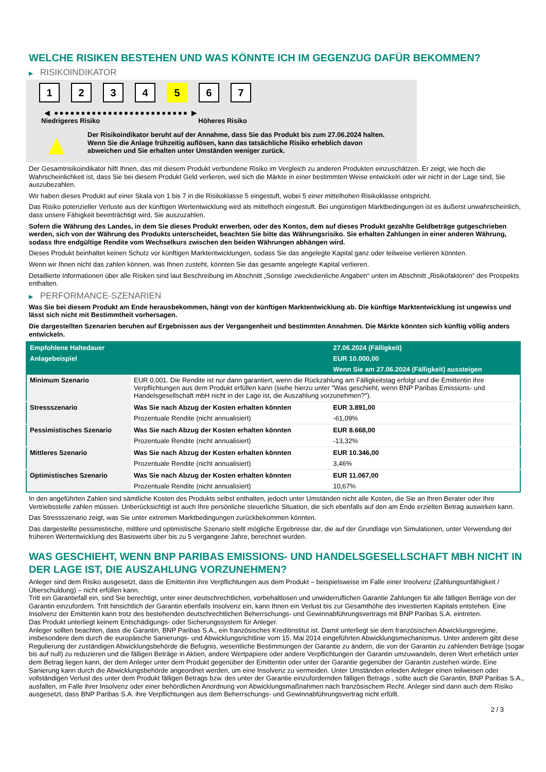WELCHE RISIKEN BESTEHEN UND WAS KÖNNTE ICH IM GEGENZUG DAFÜR BEKOMMEN?
▶ RISIKOINDIKATOR
1 2 3 4 5 6 7
◀ ●●●●●●●●●●●●●●●●●●●●●●●●● ▶
Niedrigeres Risiko Höheres Risiko
▲
Der Risikoindikator beruht auf der Annahme, dass Sie das Produkt bis zum 27.06.2024 halten.
Wenn Sie die Anlage frühzeitig auflösen, kann das tatsächliche Risiko erheblich davon abweichen und Sie erhalten unter Umständen weniger zurück.
Der Gesamtrisikoindikator hilft Ihnen, das mit diesem Produkt verbundene Risiko im Vergleich zu anderen Produkten einzuschätzen. Er zeigt, wie hoch die Wahrscheinlichkeit ist, dass Sie bei diesem Produkt Geld verlieren, weil sich die Märkte in einer bestimmten Weise entwickeln oder wir nicht in der Lage sind, Sie auszubezahlen.
Wir haben dieses Produkt auf einer Skala von 1 bis 7 in die Risikoklasse 5 eingestuft, wobei 5 einer mittelhohen Risikoklasse entspricht.
Das Risiko potenzieller Verluste aus der künftigen Wertentwicklung wird als mittelhoch eingestuft. Bei ungünstigen Marktbedingungen ist es äußerst unwahrscheinlich, dass unsere Fähigkeit beeinträchtigt wird, Sie auszuzahlen.
Sofern die Währung des Landes, in dem Sie dieses Produkt erwerben, oder des Kontos, dem auf dieses Produkt gezahlte Geldbeträge gutgeschrieben werden, sich von der Währung des Produkts unterscheidet, beachten Sie bitte das Währungsrisiko. Sie erhalten Zahlungen in einer anderen Währung, sodass Ihre endgültige Rendite vom Wechselkurs zwischen den beiden Währungen abhängen wird.
Dieses Produkt beinhaltet keinen Schutz vor künftigen Marktentwicklungen, sodass Sie das angelegte Kapital ganz oder teilweise verlieren könnten.
Wenn wir Ihnen nicht das zahlen können, was Ihnen zusteht, könnten Sie das gesamte angelegte Kapital verlieren.
Detaillierte Informationen über alle Risiken sind laut Beschreibung im Abschnitt „Sonstige zweckdienliche Angaben“ unten im Abschnitt „Risikofaktoren“ des Prospekts enthalten.
▶ PERFORMANCE-SZENARIEN
Was Sie bei diesem Produkt am Ende herausbekommen, hängt von der künftigen Marktentwicklung ab. Die künftige Marktentwicklung ist ungewiss und lässt sich nicht mit Bestimmtheit vorhersagen.
Die dargestellten Szenarien beruhen auf Ergebnissen aus der Vergangenheit und bestimmten Annahmen. Die Märkte könnten sich künftig völlig anders entwickeln.
| Empfohlene Haltedauer | | 27.06.2024 (Fälligkeit) |
| --- | --- | --- |
| Anlagebeispiel | | EUR 10.000,00 |
| | | Wenn Sie am 27.06.2024 (Fälligkeit) aussteigen |
| Minimum Szenario | EUR 0,001. Die Rendite ist nur dann garantiert, wenn die Rückzahlung am Fälligkeitstag erfolgt und die Emittentin ihre Verpflichtungen aus dem Produkt erfüllen kann (siehe hierzu unter "Was geschieht, wenn BNP Paribas Emissions- und Handelsgesellschaft mbH nicht in der Lage ist, die Auszahlung vorzunehmen?"). | |
| Stressszenario | Was Sie nach Abzug der Kosten erhalten könnten | EUR 3.891,00 |
| | Prozentuale Rendite (nicht annualisiert) | -61,09% |
| Pessimistisches Szenario | Was Sie nach Abzug der Kosten erhalten könnten | EUR 8.668,00 |
| | Prozentuale Rendite (nicht annualisiert) | -13,32% |
| Mittleres Szenario | Was Sie nach Abzug der Kosten erhalten könnten | EUR 10.346,00 |
| | Prozentuale Rendite (nicht annualisiert) | 3,46% |
| Optimistisches Szenario | Was Sie nach Abzug der Kosten erhalten könnten | EUR 11.067,00 |
| | Prozentuale Rendite (nicht annualisiert) | 10,67% |
In den angeführten Zahlen sind sämtliche Kosten des Produkts selbst enthalten, jedoch unter Umständen nicht alle Kosten, die Sie an Ihren Berater oder Ihre Vertriebsstelle zahlen müssen. Unberücksichtigt ist auch Ihre persönliche steuerliche Situation, die sich ebenfalls auf den am Ende erzielten Betrag auswirken kann.
Das Stressszenario zeigt, was Sie unter extremen Marktbedingungen zurückbekommen könnten.
Das dargestellte pessimistische, mittlere und optimistische Szenario stellt mögliche Ergebnisse dar, die auf der Grundlage von Simulationen, unter Verwendung der früheren Wertentwicklung des Basiswerts über bis zu 5 vergangene Jahre, berechnet wurden.
WAS GESCHIEHT, WENN BNP PARIBAS EMISSIONS- UND HANDELSGESELLSCHAFT MBH NICHT IN DER LAGE IST, DIE AUSZAHLUNG VORZUNEHMEN?
Anleger sind dem Risiko ausgesetzt, dass die Emittentin ihre Verpflichtungen aus dem Produkt – beispielsweise im Falle einer Insolvenz (Zahlungsunfähigkeit / Überschuldung) – nicht erfüllen kann.
Tritt ein Garantiefall ein, sind Sie berechtigt, unter einer deutschrechtlichen, vorbehaltlosen und unwiderruflichen Garantie Zahlungen für alle fälligen Beträge von der Garantin einzufordern. Tritt hinsichtlich der Garantin ebenfalls Insolvenz ein, kann Ihnen ein Verlust bis zur Gesamthöhe des investierten Kapitals entstehen. Eine Insolvenz der Emittentin kann trotz des bestehenden deutschrechtlichen Beherrschungs- und Gewinnabführungsvertrags mit BNP Paribas S.A. eintreten.
Das Produkt unterliegt keinem Entschädigungs- oder Sicherungssystem für Anleger.
Anleger sollten beachten, dass die Garantin, BNP Paribas S.A., ein französisches Kreditinstitut ist. Damit unterliegt sie dem französischen Abwicklungsregime, insbesondere dem durch die europäische Sanierungs- und Abwicklungsrichtlinie vom 15. Mai 2014 eingeführten Abwicklungsmechanismus. Unter anderem gibt diese Regulierung der zuständigen Abwicklungsbehörde die Befugnis, wesentliche Bestimmungen der Garantie zu ändern, die von der Garantin zu zahlenden Beträge (sogar bis auf null) zu reduzieren und die fälligen Beträge in Aktien, andere Wertpapiere oder andere Verpflichtungen der Garantin umzuwandeln, deren Wert erheblich unter dem Betrag liegen kann, der dem Anleger unter dem Produkt gegenüber der Emittentin oder unter der Garantie gegenüber der Garantin zustehen würde. Eine Sanierung kann durch die Abwicklungsbehörde angeordnet werden, um eine Insolvenz zu vermeiden. Unter Umständen erleiden Anleger einen teilweisen oder vollständigen Verlust des unter dem Produkt fälligen Betrags bzw. des unter der Garantie einzufordernden fälligen Betrags , sollte auch die Garantin, BNP Paribas S.A., ausfallen, im Falle ihrer Insolvenz oder einer behördlichen Anordnung von Abwicklungsmaßnahmen nach französischem Recht. Anleger sind dann auch dem Risiko ausgesetzt, dass BNP Paribas S.A. ihre Verpflichtungen aus dem Beherrschungs- und Gewinnabführungsvertrag nicht erfüllt.
2 / 3